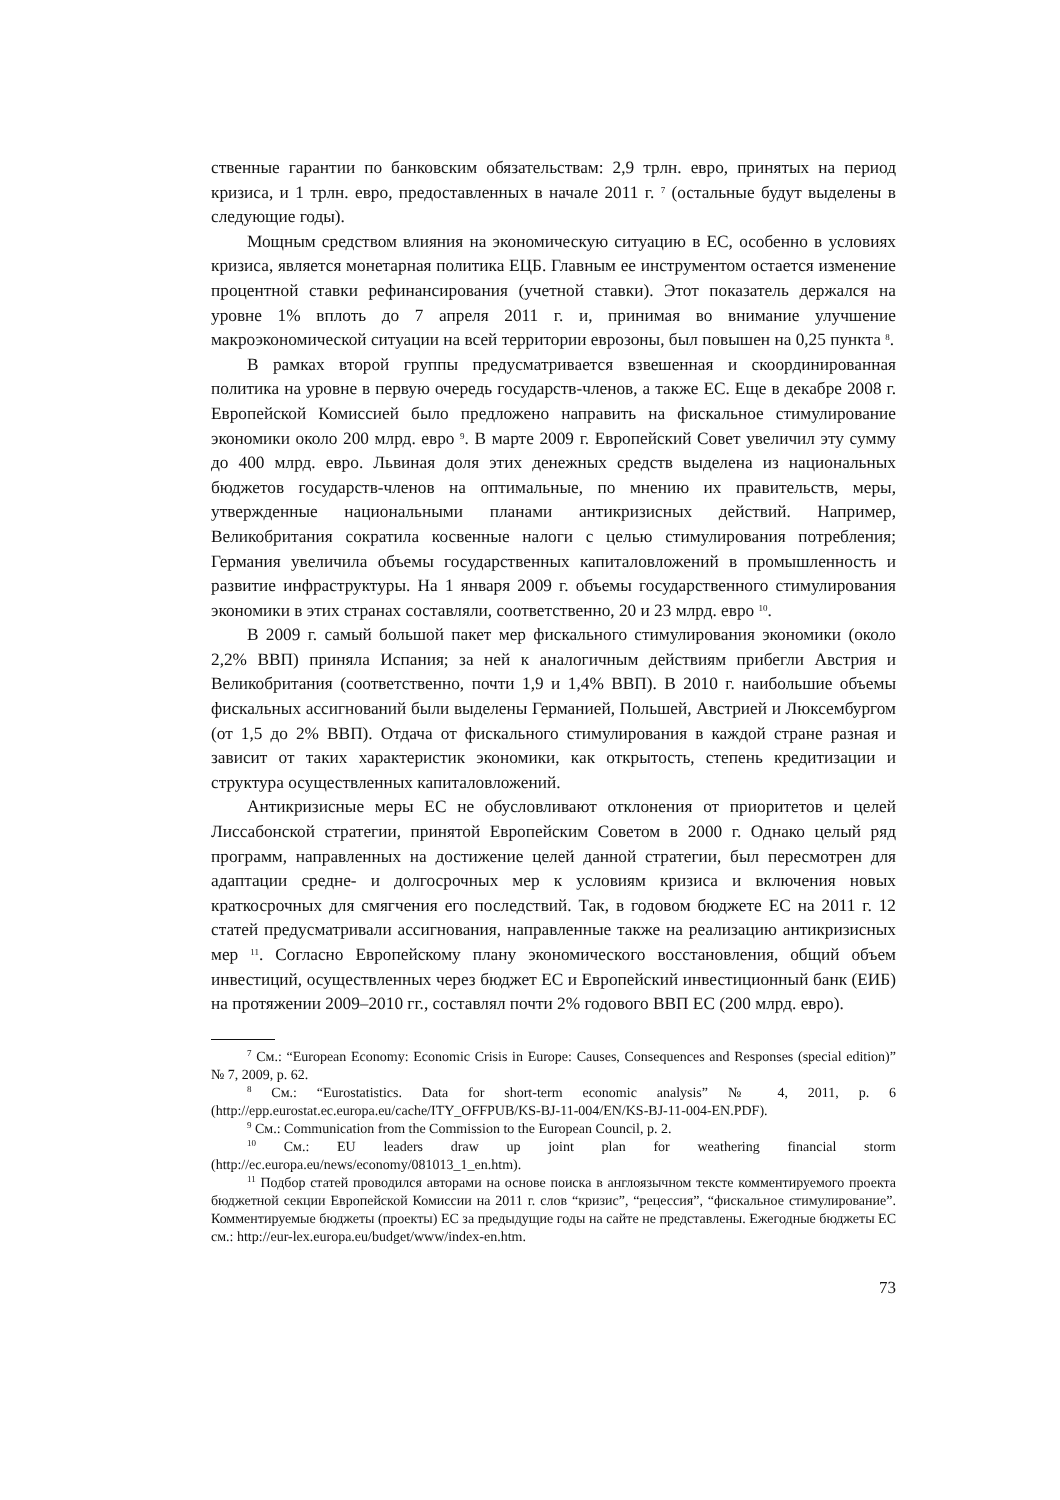ственные гарантии по банковским обязательствам: 2,9 трлн. евро, принятых на период кризиса, и 1 трлн. евро, предоставленных в начале 2011 г. <sup>7</sup> (остальные будут выделены в следующие годы).
Мощным средством влияния на экономическую ситуацию в ЕС, особенно в условиях кризиса, является монетарная политика ЕЦБ. Главным ее инструментом остается изменение процентной ставки рефинансирования (учетной ставки). Этот показатель держался на уровне 1% вплоть до 7 апреля 2011 г. и, принимая во внимание улучшение макроэкономической ситуации на всей территории еврозоны, был повышен на 0,25 пункта <sup>8</sup>.
В рамках второй группы предусматривается взвешенная и скоординированная политика на уровне в первую очередь государств-членов, а также ЕС. Еще в декабре 2008 г. Европейской Комиссией было предложено направить на фискальное стимулирование экономики около 200 млрд. евро <sup>9</sup>. В марте 2009 г. Европейский Совет увеличил эту сумму до 400 млрд. евро. Львиная доля этих денежных средств выделена из национальных бюджетов государств-членов на оптимальные, по мнению их правительств, меры, утвержденные национальными планами антикризисных действий. Например, Великобритания сократила косвенные налоги с целью стимулирования потребления; Германия увеличила объемы государственных капиталовложений в промышленность и развитие инфраструктуры. На 1 января 2009 г. объемы государственного стимулирования экономики в этих странах составляли, соответственно, 20 и 23 млрд. евро <sup>10</sup>.
В 2009 г. самый большой пакет мер фискального стимулирования экономики (около 2,2% ВВП) приняла Испания; за ней к аналогичным действиям прибегли Австрия и Великобритания (соответственно, почти 1,9 и 1,4% ВВП). В 2010 г. наибольшие объемы фискальных ассигнований были выделены Германией, Польшей, Австрией и Люксембургом (от 1,5 до 2% ВВП). Отдача от фискального стимулирования в каждой стране разная и зависит от таких характеристик экономики, как открытость, степень кредитизации и структура осуществленных капиталовложений.
Антикризисные меры ЕС не обусловливают отклонения от приоритетов и целей Лиссабонской стратегии, принятой Европейским Советом в 2000 г. Однако целый ряд программ, направленных на достижение целей данной стратегии, был пересмотрен для адаптации средне- и долгосрочных мер к условиям кризиса и включения новых краткосрочных для смягчения его последствий. Так, в годовом бюджете ЕС на 2011 г. 12 статей предусматривали ассигнования, направленные также на реализацию антикризисных мер <sup>11</sup>. Согласно Европейскому плану экономического восстановления, общий объем инвестиций, осуществленных через бюджет ЕС и Европейский инвестиционный банк (ЕИБ) на протяжении 2009–2010 гг., составлял почти 2% годового ВВП ЕС (200 млрд. евро).
<sup>7</sup> См.: “European Economy: Economic Crisis in Europe: Causes, Consequences and Responses (special edition)” № 7, 2009, p. 62.
<sup>8</sup> См.: “Eurostatistics. Data for short-term economic analysis” № 4, 2011, p. 6 (http://epp.eurostat.ec.europa.eu/cache/ITY_OFFPUB/KS-BJ-11-004/EN/KS-BJ-11-004-EN.PDF).
<sup>9</sup> См.: Communication from the Commission to the European Council, p. 2.
<sup>10</sup> См.: EU leaders draw up joint plan for weathering financial storm (http://ec.europa.eu/news/economy/081013_1_en.htm).
<sup>11</sup> Подбор статей проводился авторами на основе поиска в англоязычном тексте комментируемого проекта бюджетной секции Европейской Комиссии на 2011 г. слов “кризис”, “рецессия”, “фискальное стимулирование”. Комментируемые бюджеты (проекты) ЕС за предыдущие годы на сайте не представлены. Ежегодные бюджеты ЕС см.: http://eur-lex.europa.eu/budget/www/index-en.htm.
73